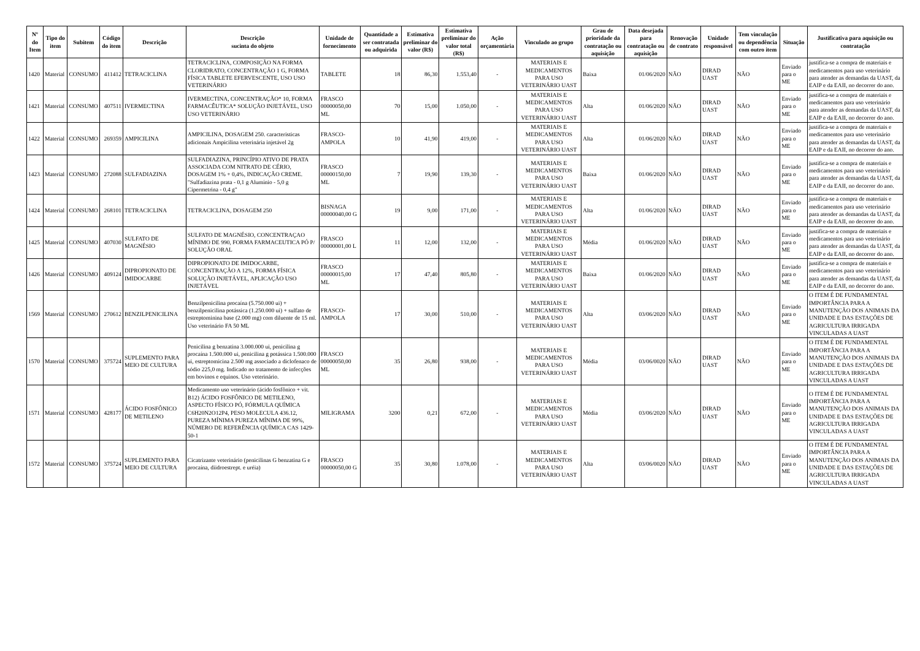| Nº do Item | Tipo do item | Subitem | Código do item | Descrição | Descrição sucinta do objeto | Unidade de fornecimento | Quantidade a ser contratada ou adquirida | Estimativa preliminar do valor (R$) | Estimativa preliminar do valor total (R$) | Ação orçamentária | Vinculado ao grupo | Grau de prioridade da contratação ou aquisição | Data desejada para contratação ou aquisição | Renovação de contrato | Unidade responsável | Tem vinculação ou dependência com outro item | Situação | Justificativa para aquisição ou contratação |
| --- | --- | --- | --- | --- | --- | --- | --- | --- | --- | --- | --- | --- | --- | --- | --- | --- | --- | --- |
| 1420 | Material | CONSUMO | 411412 | TETRACICLINA | TETRACICLINA, COMPOSIÇÃO NA FORMA CLORIDRATO, CONCENTRAÇÃO 1 G, FORMA FÍSICA TABLETE EFERVESCENTE, USO USO VETERINÁRIO | TABLETE | 18 | 86,30 | 1.553,40 | - | MATERIAIS E MEDICAMENTOS PARA USO VETERINÁRIO UAST | Baixa | 01/06/2020 | NÃO | DIRAD UAST | NÃO | Enviado para o ME | justifica-se a compra de materiais e medicamentos para uso veterinário para atender as demandas da UAST, da EAIP e da EAII, no decorrer do ano. |
| 1421 | Material | CONSUMO | 407511 | IVERMECTINA | IVERMECTINA, CONCENTRAÇÃO* 10, FORMA FARMACÊUTICA* SOLUÇÃO INJETÁVEL, USO USO VETERINÁRIO | FRASCO 00000050,00 ML | 70 | 15,00 | 1.050,00 | - | MATERIAIS E MEDICAMENTOS PARA USO VETERINÁRIO UAST | Alta | 01/06/2020 | NÃO | DIRAD UAST | NÃO | Enviado para o ME | justifica-se a compra de materiais e medicamentos para uso veterinário para atender as demandas da UAST, da EAIP e da EAII, no decorrer do ano. |
| 1422 | Material | CONSUMO | 269359 | AMPICILINA | AMPICILINA, DOSAGEM 250. caracteristicas adicionais Ampicilina veterinária injetável 2g | FRASCO-AMPOLA | 10 | 41,90 | 419,00 | - | MATERIAIS E MEDICAMENTOS PARA USO VETERINÁRIO UAST | Alta | 01/06/2020 | NÃO | DIRAD UAST | NÃO | Enviado para o ME | justifica-se a compra de materiais e medicamentos para uso veterinário para atender as demandas da UAST, da EAIP e da EAII, no decorrer do ano. |
| 1423 | Material | CONSUMO | 272088 | SULFADIAZINA | SULFADIAZINA, PRINCÍPIO ATIVO DE PRATA ASSOCIADA COM NITRATO DE CÉRIO, DOSAGEM 1% + 0,4%, INDICAÇÃO CREME. "Sulfadiazina prata - 0,1 g Alumínio - 5,0 g Cipermetrina - 0,4 g" | FRASCO 00000150,00 ML | 7 | 19,90 | 139,30 | - | MATERIAIS E MEDICAMENTOS PARA USO VETERINÁRIO UAST | Baixa | 01/06/2020 | NÃO | DIRAD UAST | NÃO | Enviado para o ME | justifica-se a compra de materiais e medicamentos para uso veterinário para atender as demandas da UAST, da EAIP e da EAII, no decorrer do ano. |
| 1424 | Material | CONSUMO | 268101 | TETRACICLINA | TETRACICLINA, DOSAGEM 250 | BISNAGA 00000040,00 G | 19 | 9,00 | 171,00 | - | MATERIAIS E MEDICAMENTOS PARA USO VETERINÁRIO UAST | Alta | 01/06/2020 | NÃO | DIRAD UAST | NÃO | Enviado para o ME | justifica-se a compra de materiais e medicamentos para uso veterinário para atender as demandas da UAST, da EAIP e da EAII, no decorrer do ano. |
| 1425 | Material | CONSUMO | 407030 | SULFATO DE MAGNÉSIO | SULFATO DE MAGNÉSIO, CONCENTRAÇAO MÍNIMO DE 990, FORMA FARMACEUTICA PÓ P/ SOLUÇÃO ORAL | FRASCO 00000001,00 L | 11 | 12,00 | 132,00 | - | MATERIAIS E MEDICAMENTOS PARA USO VETERINÁRIO UAST | Média | 01/06/2020 | NÃO | DIRAD UAST | NÃO | Enviado para o ME | justifica-se a compra de materiais e medicamentos para uso veterinário para atender as demandas da UAST, da EAIP e da EAII, no decorrer do ano. |
| 1426 | Material | CONSUMO | 409124 | DIPROPIONATO DE IMIDOCARBE | DIPROPIONATO DE IMIDOCARBE, CONCENTRAÇÃO A 12%, FORMA FÍSICA SOLUÇÃO INJETÁVEL, APLICAÇÃO USO INJETÁVEL | FRASCO 00000015,00 ML | 17 | 47,40 | 805,80 | - | MATERIAIS E MEDICAMENTOS PARA USO VETERINÁRIO UAST | Baixa | 01/06/2020 | NÃO | DIRAD UAST | NÃO | Enviado para o ME | justifica-se a compra de materiais e medicamentos para uso veterinário para atender as demandas da UAST, da EAIP e da EAII, no decorrer do ano. |
| 1569 | Material | CONSUMO | 270612 | BENZILPENICILINA | Benzilpenicilina procaína (5.750.000 ui) + benzilpenicilina potássica (1.250.000 ui) + sulfato de estreptominina base (2.000 mg) com diluente de 15 ml. Uso veterinário FA 50 ML | FRASCO-AMPOLA | 17 | 30,00 | 510,00 | - | MATERIAIS E MEDICAMENTOS PARA USO VETERINÁRIO UAST | Alta | 03/06/2020 | NÃO | DIRAD UAST | NÃO | Enviado para o ME | O ITEM É DE FUNDAMENTAL IMPORTÂNCIA PARA A MANUTENÇÃO DOS ANIMAIS DA UNIDADE E DAS ESTAÇÕES DE AGRICULTURA IRRIGADA VINCULADAS A UAST |
| 1570 | Material | CONSUMO | 375724 | SUPLEMENTO PARA MEIO DE CULTURA | Penicilina g benzatina 3.000.000 ui, penicilina g procaína 1.500.000 ui, penicilina g potássica 1.500.000 ui, estreptomicina 2.500 mg associado a diclofenaco de sódio 225,0 mg. Indicado no tratamento de infecções em bovinos e equinos. Uso veterinário. | FRASCO 00000050,00 ML | 35 | 26,80 | 938,00 | - | MATERIAIS E MEDICAMENTOS PARA USO VETERINÁRIO UAST | Média | 03/06/0020 | NÃO | DIRAD UAST | NÃO | Enviado para o ME | O ITEM É DE FUNDAMENTAL IMPORTÂNCIA PARA A MANUTENÇÃO DOS ANIMAIS DA UNIDADE E DAS ESTAÇÕES DE AGRICULTURA IRRIGADA VINCULADAS A UAST |
| 1571 | Material | CONSUMO | 428177 | ÁCIDO FOSFÔNICO DE METILENO | Medicamento uso veterinário (ácido fosfônico + vit. B12) ÁCIDO FOSFÔNICO DE METILENO, ASPECTO FÍSICO PÓ, FÓRMULA QUÍMICA C6H20N2O12P4, PESO MOLECULA 436.12, PUREZA MÍNIMA PUREZA MÍNIMA DE 99%, NÚMERO DE REFERÊNCIA QUÍMICA CAS 1429-50-1 | MILIGRAMA | 3200 | 0,21 | 672,00 | - | MATERIAIS E MEDICAMENTOS PARA USO VETERINÁRIO UAST | Média | 03/06/2020 | NÃO | DIRAD UAST | NÃO | Enviado para o ME | O ITEM É DE FUNDAMENTAL IMPORTÂNCIA PARA A MANUTENÇÃO DOS ANIMAIS DA UNIDADE E DAS ESTAÇÕES DE AGRICULTURA IRRIGADA VINCULADAS A UAST |
| 1572 | Material | CONSUMO | 375724 | SUPLEMENTO PARA MEIO DE CULTURA | Cicatrizante veterinário (penicilinas G benzatina G e procaína, diidroestrept. e uréia) | FRASCO 00000050,00 G | 35 | 30,80 | 1.078,00 | - | MATERIAIS E MEDICAMENTOS PARA USO VETERINÁRIO UAST | Alta | 03/06/0020 | NÃO | DIRAD UAST | NÃO | Enviado para o ME | O ITEM É DE FUNDAMENTAL IMPORTÂNCIA PARA A MANUTENÇÃO DOS ANIMAIS DA UNIDADE E DAS ESTAÇÕES DE AGRICULTURA IRRIGADA VINCULADAS A UAST |